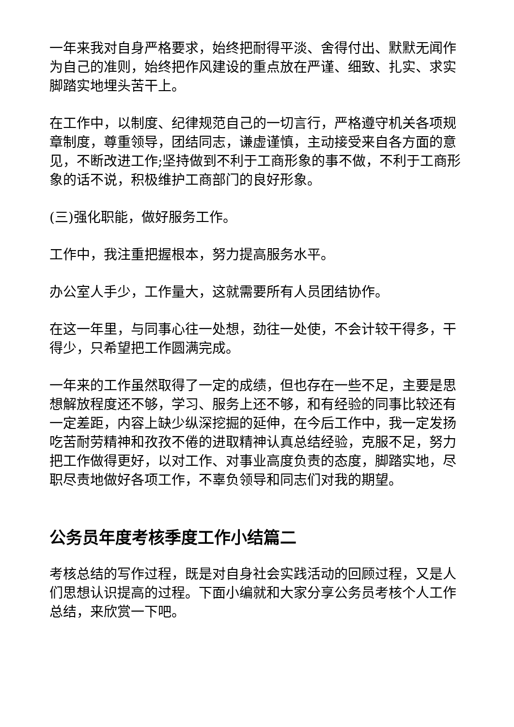一年来我对自身严格要求，始终把耐得平淡、舍得付出、默默无闻作为自己的准则，始终把作风建设的重点放在严谨、细致、扎实、求实脚踏实地埋头苦干上。
在工作中，以制度、纪律规范自己的一切言行，严格遵守机关各项规章制度，尊重领导，团结同志，谦虚谨慎，主动接受来自各方面的意见，不断改进工作;坚持做到不利于工商形象的事不做，不利于工商形象的话不说，积极维护工商部门的良好形象。
(三)强化职能，做好服务工作。
工作中，我注重把握根本，努力提高服务水平。
办公室人手少，工作量大，这就需要所有人员团结协作。
在这一年里，与同事心往一处想，劲往一处使，不会计较干得多，干得少，只希望把工作圆满完成。
一年来的工作虽然取得了一定的成绩，但也存在一些不足，主要是思想解放程度还不够，学习、服务上还不够，和有经验的同事比较还有一定差距，内容上缺少纵深挖掘的延伸，在今后工作中，我一定发扬吃苦耐劳精神和孜孜不倦的进取精神认真总结经验，克服不足，努力把工作做得更好，以对工作、对事业高度负责的态度，脚踏实地，尽职尽责地做好各项工作，不辜负领导和同志们对我的期望。
公务员年度考核季度工作小结篇二
考核总结的写作过程，既是对自身社会实践活动的回顾过程，又是人们思想认识提高的过程。下面小编就和大家分享公务员考核个人工作总结，来欣赏一下吧。